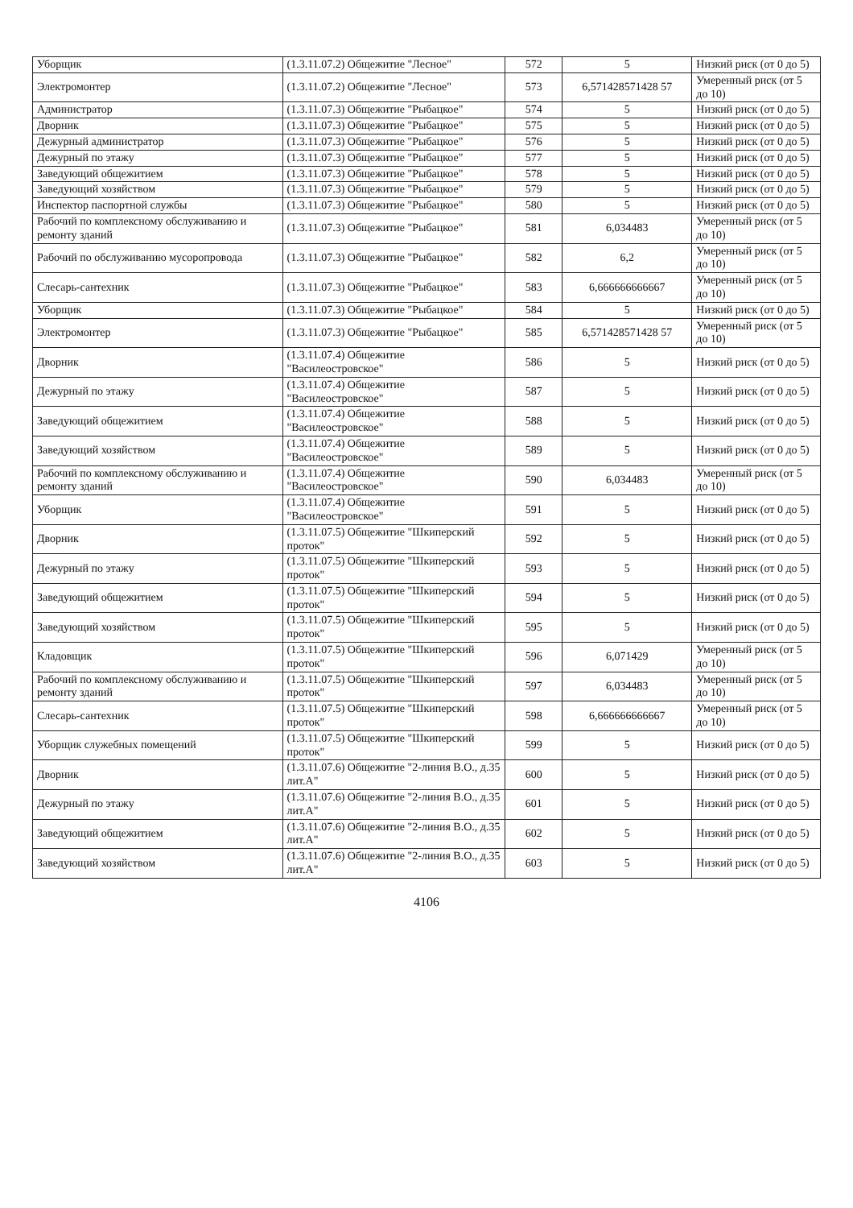| Уборщик | (1.3.11.07.2) Общежитие "Лесное" | 572 | 5 | Низкий риск (от 0 до 5) |
| Электромонтер | (1.3.11.07.2) Общежитие "Лесное" | 573 | 6,571428571428 57 | Умеренный риск (от 5 до 10) |
| Администратор | (1.3.11.07.3) Общежитие "Рыбацкое" | 574 | 5 | Низкий риск (от 0 до 5) |
| Дворник | (1.3.11.07.3) Общежитие "Рыбацкое" | 575 | 5 | Низкий риск (от 0 до 5) |
| Дежурный администратор | (1.3.11.07.3) Общежитие "Рыбацкое" | 576 | 5 | Низкий риск (от 0 до 5) |
| Дежурный по этажу | (1.3.11.07.3) Общежитие "Рыбацкое" | 577 | 5 | Низкий риск (от 0 до 5) |
| Заведующий общежитием | (1.3.11.07.3) Общежитие "Рыбацкое" | 578 | 5 | Низкий риск (от 0 до 5) |
| Заведующий хозяйством | (1.3.11.07.3) Общежитие "Рыбацкое" | 579 | 5 | Низкий риск (от 0 до 5) |
| Инспектор паспортной службы | (1.3.11.07.3) Общежитие "Рыбацкое" | 580 | 5 | Низкий риск (от 0 до 5) |
| Рабочий по комплексному обслуживанию и ремонту зданий | (1.3.11.07.3) Общежитие "Рыбацкое" | 581 | 6,034483 | Умеренный риск (от 5 до 10) |
| Рабочий по обслуживанию мусоропровода | (1.3.11.07.3) Общежитие "Рыбацкое" | 582 | 6,2 | Умеренный риск (от 5 до 10) |
| Слесарь-сантехник | (1.3.11.07.3) Общежитие "Рыбацкое" | 583 | 6,666666666667 | Умеренный риск (от 5 до 10) |
| Уборщик | (1.3.11.07.3) Общежитие "Рыбацкое" | 584 | 5 | Низкий риск (от 0 до 5) |
| Электромонтер | (1.3.11.07.3) Общежитие "Рыбацкое" | 585 | 6,571428571428 57 | Умеренный риск (от 5 до 10) |
| Дворник | (1.3.11.07.4) Общежитие "Василеостровское" | 586 | 5 | Низкий риск (от 0 до 5) |
| Дежурный по этажу | (1.3.11.07.4) Общежитие "Василеостровское" | 587 | 5 | Низкий риск (от 0 до 5) |
| Заведующий общежитием | (1.3.11.07.4) Общежитие "Василеостровское" | 588 | 5 | Низкий риск (от 0 до 5) |
| Заведующий хозяйством | (1.3.11.07.4) Общежитие "Василеостровское" | 589 | 5 | Низкий риск (от 0 до 5) |
| Рабочий по комплексному обслуживанию и ремонту зданий | (1.3.11.07.4) Общежитие "Василеостровское" | 590 | 6,034483 | Умеренный риск (от 5 до 10) |
| Уборщик | (1.3.11.07.4) Общежитие "Василеостровское" | 591 | 5 | Низкий риск (от 0 до 5) |
| Дворник | (1.3.11.07.5) Общежитие "Шкиперский проток" | 592 | 5 | Низкий риск (от 0 до 5) |
| Дежурный по этажу | (1.3.11.07.5) Общежитие "Шкиперский проток" | 593 | 5 | Низкий риск (от 0 до 5) |
| Заведующий общежитием | (1.3.11.07.5) Общежитие "Шкиперский проток" | 594 | 5 | Низкий риск (от 0 до 5) |
| Заведующий хозяйством | (1.3.11.07.5) Общежитие "Шкиперский проток" | 595 | 5 | Низкий риск (от 0 до 5) |
| Кладовщик | (1.3.11.07.5) Общежитие "Шкиперский проток" | 596 | 6,071429 | Умеренный риск (от 5 до 10) |
| Рабочий по комплексному обслуживанию и ремонту зданий | (1.3.11.07.5) Общежитие "Шкиперский проток" | 597 | 6,034483 | Умеренный риск (от 5 до 10) |
| Слесарь-сантехник | (1.3.11.07.5) Общежитие "Шкиперский проток" | 598 | 6,666666666667 | Умеренный риск (от 5 до 10) |
| Уборщик служебных помещений | (1.3.11.07.5) Общежитие "Шкиперский проток" | 599 | 5 | Низкий риск (от 0 до 5) |
| Дворник | (1.3.11.07.6) Общежитие "2-линия В.О., д.35 лит.А" | 600 | 5 | Низкий риск (от 0 до 5) |
| Дежурный по этажу | (1.3.11.07.6) Общежитие "2-линия В.О., д.35 лит.А" | 601 | 5 | Низкий риск (от 0 до 5) |
| Заведующий общежитием | (1.3.11.07.6) Общежитие "2-линия В.О., д.35 лит.А" | 602 | 5 | Низкий риск (от 0 до 5) |
| Заведующий хозяйством | (1.3.11.07.6) Общежитие "2-линия В.О., д.35 лит.А" | 603 | 5 | Низкий риск (от 0 до 5) |
4106